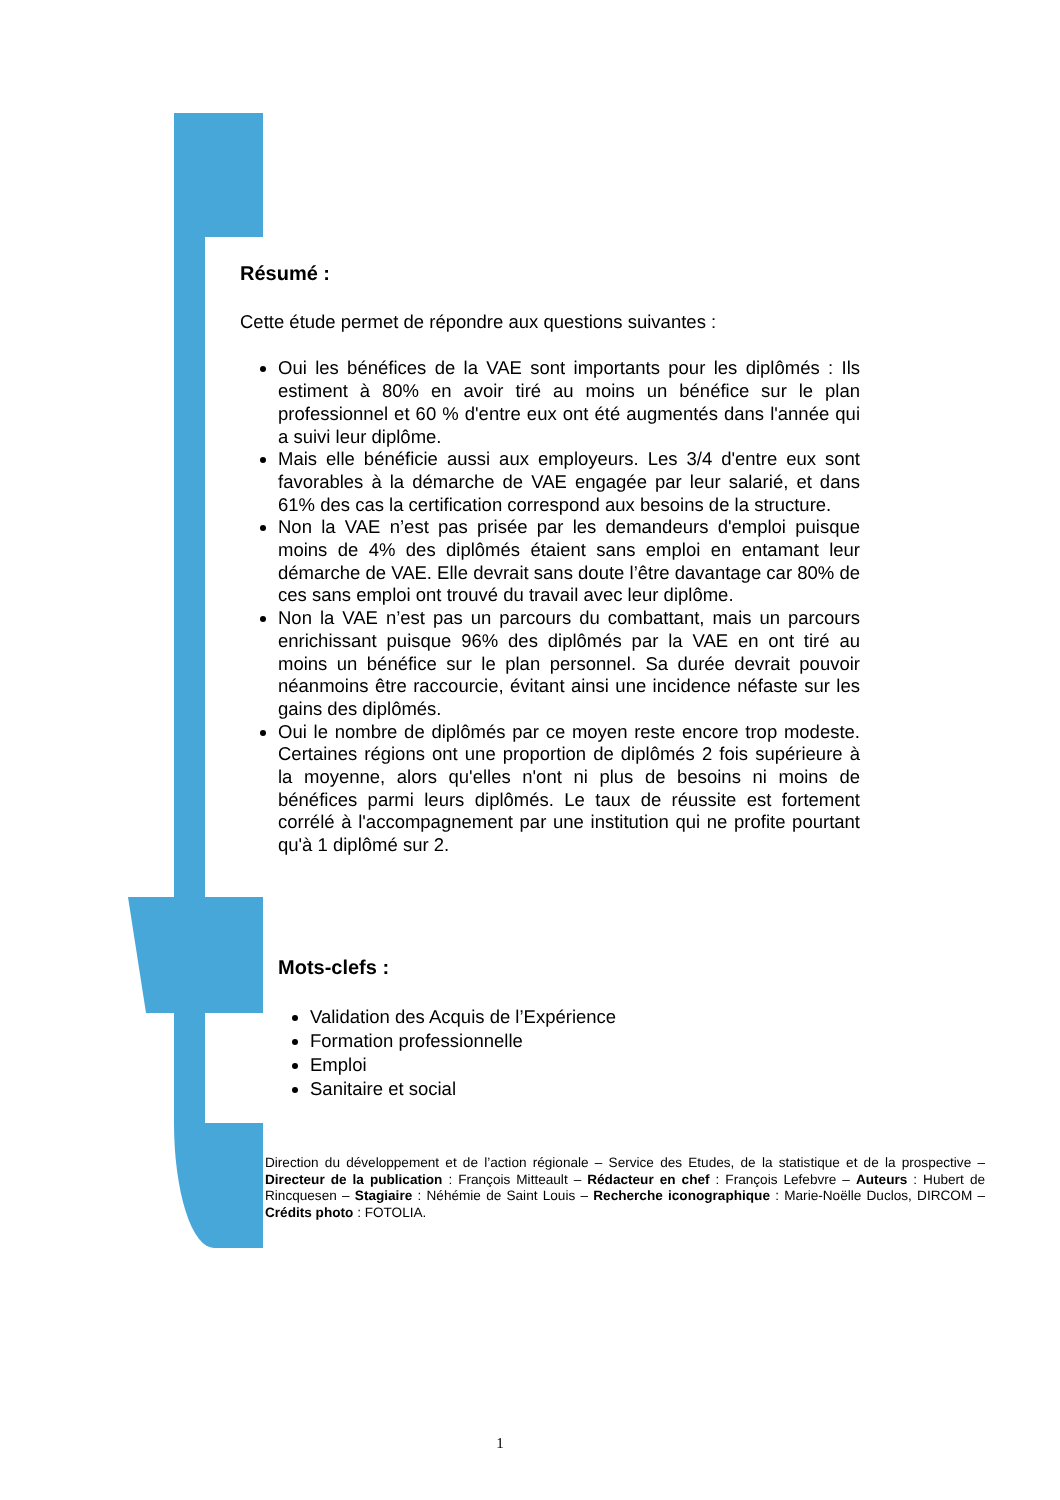Résumé :
Cette étude permet de répondre aux questions suivantes :
Oui les bénéfices de la VAE sont importants pour les diplômés : Ils estiment à 80% en avoir tiré au moins un bénéfice sur le plan professionnel et 60 % d'entre eux ont été augmentés dans l'année qui a suivi leur diplôme.
Mais elle bénéficie aussi aux employeurs. Les 3/4 d'entre eux sont favorables à la démarche de VAE engagée par leur salarié, et dans 61% des cas la certification correspond aux besoins de la structure.
Non la VAE n’est pas prisée par les demandeurs d'emploi puisque moins de 4% des diplômés étaient sans emploi en entamant leur démarche de VAE. Elle devrait sans doute l’être davantage car 80% de ces sans emploi ont trouvé du travail avec leur diplôme.
Non la VAE n’est pas un parcours du combattant, mais un parcours enrichissant puisque 96% des diplômés par la VAE en ont tiré au moins un bénéfice sur le plan personnel. Sa durée devrait pouvoir néanmoins être raccourcie, évitant ainsi une incidence néfaste sur les gains des diplômés.
Oui le nombre de diplômés par ce moyen reste encore trop modeste. Certaines régions ont une proportion de diplômés 2 fois supérieure à la moyenne, alors qu'elles n'ont ni plus de besoins ni moins de bénéfices parmi leurs diplômés. Le taux de réussite est fortement corrélé à l'accompagnement par une institution qui ne profite pourtant qu'à 1 diplômé sur 2.
Mots-clefs :
Validation des Acquis de l’Expérience
Formation professionnelle
Emploi
Sanitaire et social
Direction du développement et de l’action régionale – Service des Etudes, de la statistique et de la prospective – Directeur de la publication : François Mitteault – Rédacteur en chef : François Lefebvre – Auteurs : Hubert de Rincquesen – Stagiaire : Néhémie de Saint Louis – Recherche iconographique : Marie-Noëlle Duclos, DIRCOM – Crédits photo : FOTOLIA.
1